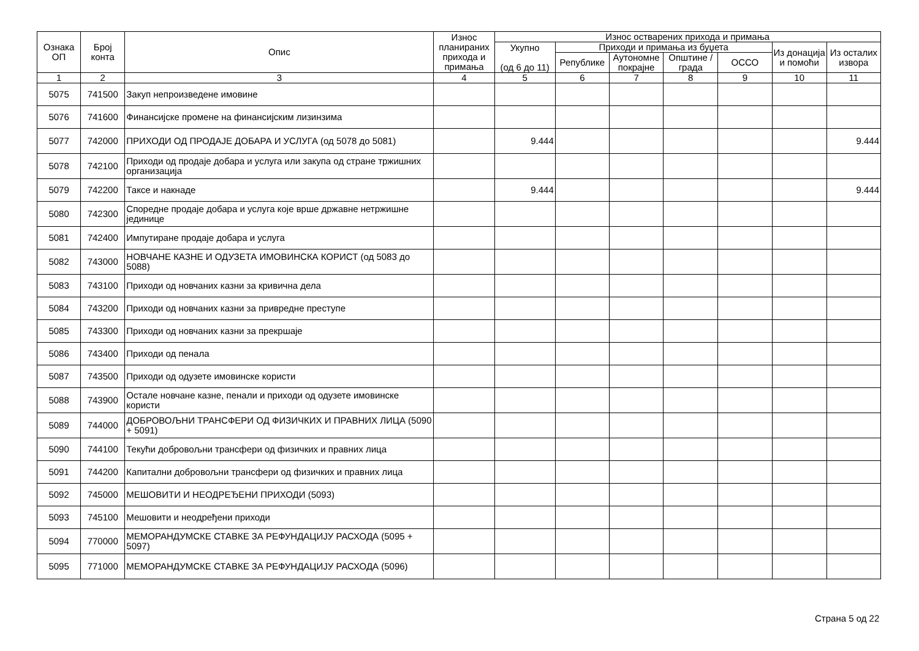| Ознака ОП | Број конта | Опис | Износ планираних прихода и примања | Износ остварених прихода и примања | | | | | | |
| --- | --- | --- | --- | --- | --- | --- | --- | --- | --- | --- |
| | | | | Укупно (од 6 до 11) | Приходи и примања из буџета | | | | Из донација и помоћи | Из осталих извора |
| | | | | | Републике | Аутономне покрајне | Општине / града | ОССО | | |
| 1 | 2 | 3 | 4 | 5 | 6 | 7 | 8 | 9 | 10 | 11 |
| 5075 | 741500 | Закуп непроизведене имовине | | | | | | | | |
| 5076 | 741600 | Финансијске промене на финансијским лизинзима | | | | | | | | |
| 5077 | 742000 | ПРИХОДИ ОД ПРОДАЈЕ ДОБАРА И УСЛУГА (од 5078 до 5081) | | 9.444 | | | | | | 9.444 |
| 5078 | 742100 | Приходи од продаје добара и услуга или закупа од стране тржишних организација | | | | | | | | |
| 5079 | 742200 | Таксе и накнаде | | 9.444 | | | | | | 9.444 |
| 5080 | 742300 | Споредне продаје добара и услуга које врше државне нетржишне јединице | | | | | | | | |
| 5081 | 742400 | Импутиране продаје добара и услуга | | | | | | | | |
| 5082 | 743000 | НОВЧАНЕ КАЗНЕ И ОДУЗЕТА ИМОВИНСКА КОРИСТ (од 5083 до 5088) | | | | | | | | |
| 5083 | 743100 | Приходи од новчаних казни за кривична дела | | | | | | | | |
| 5084 | 743200 | Приходи од новчаних казни за привредне преступе | | | | | | | | |
| 5085 | 743300 | Приходи од новчаних казни за прекршаје | | | | | | | | |
| 5086 | 743400 | Приходи од пенала | | | | | | | | |
| 5087 | 743500 | Приходи од одузете имовинске користи | | | | | | | | |
| 5088 | 743900 | Остале новчане казне, пенали и приходи од одузете имовинске користи | | | | | | | | |
| 5089 | 744000 | ДОБРОВОЉНИ ТРАНСФЕРИ ОД ФИЗИЧКИХ И ПРАВНИХ ЛИЦА (5090 + 5091) | | | | | | | | |
| 5090 | 744100 | Текући добровољни трансфери од физичких и правних лица | | | | | | | | |
| 5091 | 744200 | Капитални добровољни трансфери од физичких и правних лица | | | | | | | | |
| 5092 | 745000 | МЕШОВИТИ И НЕОДРЕЂЕНИ ПРИХОДИ (5093) | | | | | | | | |
| 5093 | 745100 | Мешовити и неодређени приходи | | | | | | | | |
| 5094 | 770000 | МЕМОРАНДУМСКЕ СТАВКЕ ЗА РЕФУНДАЦИЈУ РАСХОДА (5095 + 5097) | | | | | | | | |
| 5095 | 771000 | МЕМОРАНДУМСКЕ СТАВКЕ ЗА РЕФУНДАЦИЈУ РАСХОДА (5096) | | | | | | | | |
Страна 5 од 22